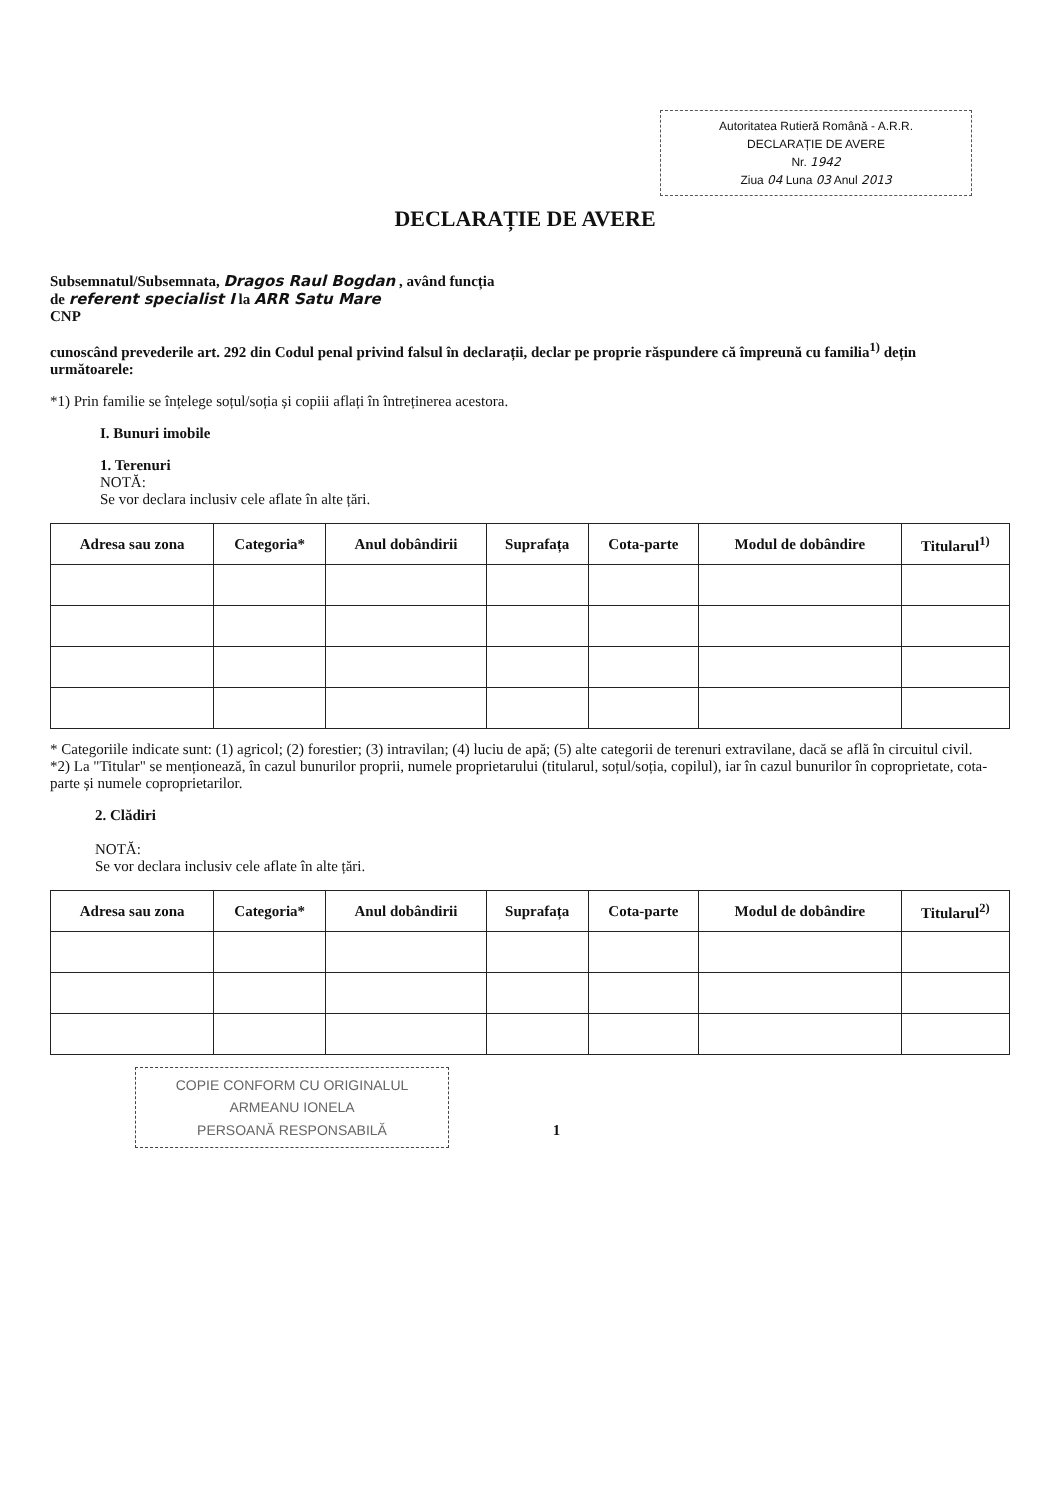Autoritatea Rutieră Română - A.R.R.
DECLARAȚIE DE AVERE
Nr. 1942
Ziua 04 Luna 03 Anul 2013
DECLARAȚIE DE AVERE
Subsemnatul/Subsemnata, Dragos Raul Bogdan , având funcția
de referent specialist I la ARR Satu Mare
CNP
cunoscând prevederile art. 292 din Codul penal privind falsul în declarații, declar pe proprie răspundere că împreună cu familia<sup>1)</sup> dețin următoarele:
*1) Prin familie se înțelege soțul/soția și copiii aflați în întreținerea acestora.
I. Bunuri imobile
1. Terenuri
NOTĂ:
Se vor declara inclusiv cele aflate în alte țări.
| Adresa sau zona | Categoria* | Anul dobândirii | Suprafața | Cota-parte | Modul de dobândire | Titularul<sup>1)</sup> |
| --- | --- | --- | --- | --- | --- | --- |
* Categoriile indicate sunt: (1) agricol; (2) forestier; (3) intravilan; (4) luciu de apă; (5) alte categorii de terenuri extravilane, dacă se află în circuitul civil.
*2) La "Titular" se menționează, în cazul bunurilor proprii, numele proprietarului (titularul, soțul/soția, copilul), iar în cazul bunurilor în coproprietate, cota-parte și numele coproprietarilor.
2. Clădiri
NOTĂ:
Se vor declara inclusiv cele aflate în alte țări.
| Adresa sau zona | Categoria* | Anul dobândirii | Suprafața | Cota-parte | Modul de dobândire | Titularul<sup>2)</sup> |
| --- | --- | --- | --- | --- | --- | --- |
COPIE CONFORM CU ORIGINALUL
ARMEANU IONELA
PERSOANĂ RESPONSABILĂ
1